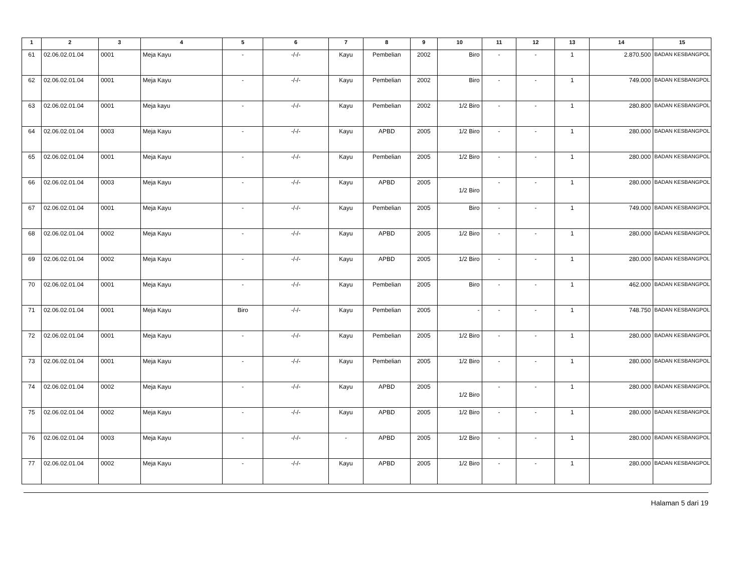| 1 | 2 | 3 | 4 | 5 | 6 | 7 | 8 | 9 | 10 | 11 | 12 | 13 | 14 | 15 |
| --- | --- | --- | --- | --- | --- | --- | --- | --- | --- | --- | --- | --- | --- | --- |
| 61 | 02.06.02.01.04 | 0001 | Meja Kayu | - | -/-/- | Kayu | Pembelian | 2002 | Biro | - | - | 1 | 2.870.500 | BADAN KESBANGPOL |
| 62 | 02.06.02.01.04 | 0001 | Meja Kayu | - | -/-/- | Kayu | Pembelian | 2002 | Biro | - | - | 1 | 749.000 | BADAN KESBANGPOL |
| 63 | 02.06.02.01.04 | 0001 | Meja kayu | - | -/-/- | Kayu | Pembelian | 2002 | 1/2 Biro | - | - | 1 | 280.800 | BADAN KESBANGPOL |
| 64 | 02.06.02.01.04 | 0003 | Meja Kayu | - | -/-/- | Kayu | APBD | 2005 | 1/2 Biro | - | - | 1 | 280.000 | BADAN KESBANGPOL |
| 65 | 02.06.02.01.04 | 0001 | Meja Kayu | - | -/-/- | Kayu | Pembelian | 2005 | 1/2 Biro | - | - | 1 | 280.000 | BADAN KESBANGPOL |
| 66 | 02.06.02.01.04 | 0003 | Meja Kayu | - | -/-/- | Kayu | APBD | 2005 | 1/2 Biro | - | - | 1 | 280.000 | BADAN KESBANGPOL |
| 67 | 02.06.02.01.04 | 0001 | Meja Kayu | - | -/-/- | Kayu | Pembelian | 2005 | Biro | - | - | 1 | 749.000 | BADAN KESBANGPOL |
| 68 | 02.06.02.01.04 | 0002 | Meja Kayu | - | -/-/- | Kayu | APBD | 2005 | 1/2 Biro | - | - | 1 | 280.000 | BADAN KESBANGPOL |
| 69 | 02.06.02.01.04 | 0002 | Meja Kayu | - | -/-/- | Kayu | APBD | 2005 | 1/2 Biro | - | - | 1 | 280.000 | BADAN KESBANGPOL |
| 70 | 02.06.02.01.04 | 0001 | Meja Kayu | - | -/-/- | Kayu | Pembelian | 2005 | Biro | - | - | 1 | 462.000 | BADAN KESBANGPOL |
| 71 | 02.06.02.01.04 | 0001 | Meja Kayu | Biro | -/-/- | Kayu | Pembelian | 2005 | - | - | - | 1 | 748.750 | BADAN KESBANGPOL |
| 72 | 02.06.02.01.04 | 0001 | Meja Kayu | - | -/-/- | Kayu | Pembelian | 2005 | 1/2 Biro | - | - | 1 | 280.000 | BADAN KESBANGPOL |
| 73 | 02.06.02.01.04 | 0001 | Meja Kayu | - | -/-/- | Kayu | Pembelian | 2005 | 1/2 Biro | - | - | 1 | 280.000 | BADAN KESBANGPOL |
| 74 | 02.06.02.01.04 | 0002 | Meja Kayu | - | -/-/- | Kayu | APBD | 2005 | 1/2 Biro | - | - | 1 | 280.000 | BADAN KESBANGPOL |
| 75 | 02.06.02.01.04 | 0002 | Meja Kayu | - | -/-/- | Kayu | APBD | 2005 | 1/2 Biro | - | - | 1 | 280.000 | BADAN KESBANGPOL |
| 76 | 02.06.02.01.04 | 0003 | Meja Kayu | - | -/-/- | - | APBD | 2005 | 1/2 Biro | - | - | 1 | 280.000 | BADAN KESBANGPOL |
| 77 | 02.06.02.01.04 | 0002 | Meja Kayu | - | -/-/- | Kayu | APBD | 2005 | 1/2 Biro | - | - | 1 | 280.000 | BADAN KESBANGPOL |
Halaman 5 dari 19